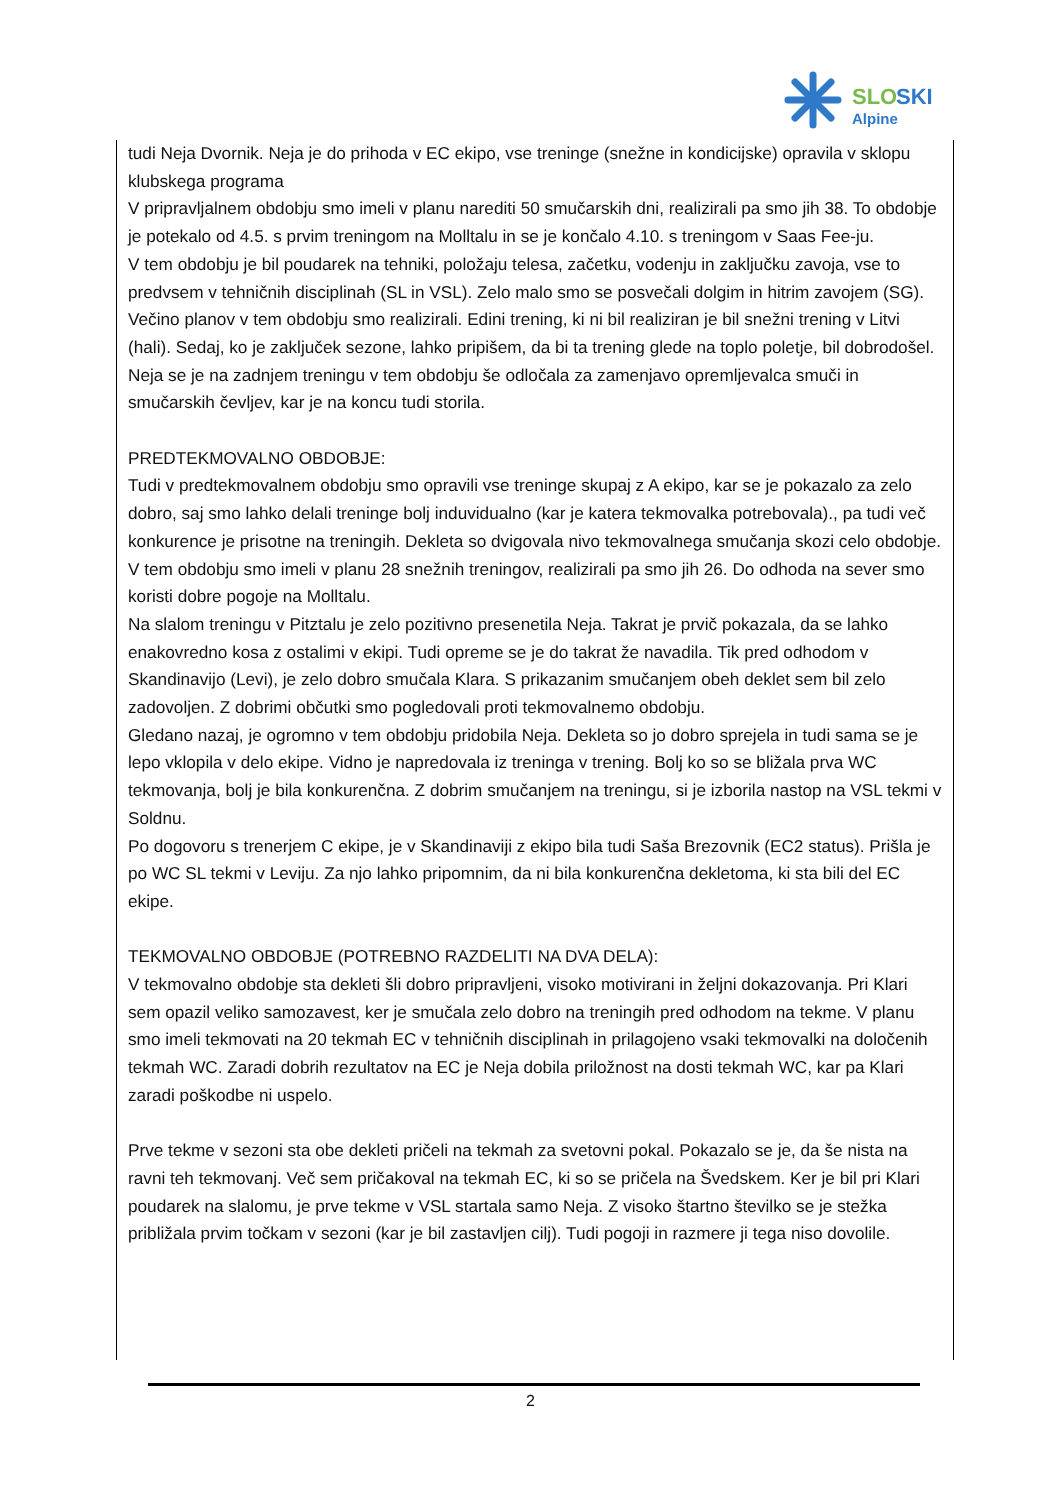SLO
SKI
Alpine
tudi Neja Dvornik. Neja je do prihoda v EC ekipo, vse treninge (snežne in kondicijske) opravila v sklopu klubskega programa
V pripravljalnem obdobju smo imeli v planu narediti 50 smučarskih dni, realizirali pa smo jih 38. To obdobje je potekalo od 4.5. s prvim treningom na Molltalu in se je končalo 4.10. s treningom v Saas Fee-ju.
V tem obdobju je bil poudarek na tehniki, položaju telesa, začetku, vodenju in zaključku zavoja, vse to predvsem v tehničnih disciplinah (SL in VSL). Zelo malo smo se posvečali dolgim in hitrim zavojem (SG). Večino planov v tem obdobju smo realizirali. Edini trening, ki ni bil realiziran je bil snežni trening v Litvi (hali). Sedaj, ko je zaključek sezone, lahko pripišem, da bi ta trening glede na toplo poletje, bil dobrodošel.
Neja se je na zadnjem treningu v tem obdobju še odločala za zamenjavo opremljevalca smuči in smučarskih čevljev, kar je na koncu tudi storila.
PREDTEKMOVALNO OBDOBJE:
Tudi v predtekmovalnem obdobju smo opravili vse treninge skupaj z A ekipo, kar se je pokazalo za zelo dobro, saj smo lahko delali treninge bolj induvidualno (kar je katera tekmovalka potrebovala)., pa tudi več konkurence je prisotne na treningih. Dekleta so dvigovala nivo tekmovalnega smučanja skozi celo obdobje.
V tem obdobju smo imeli v planu 28 snežnih treningov, realizirali pa smo jih 26. Do odhoda na sever smo koristi dobre pogoje na Molltalu.
Na slalom treningu v Pitztalu je zelo pozitivno presenetila Neja. Takrat je prvič pokazala, da se lahko enakovredno kosa z ostalimi v ekipi. Tudi opreme se je do takrat že navadila. Tik pred odhodom v Skandinavijo (Levi), je zelo dobro smučala Klara. S prikazanim smučanjem obeh deklet sem bil zelo zadovoljen. Z dobrimi občutki smo pogledovali proti tekmovalnemo obdobju.
Gledano nazaj, je ogromno v tem obdobju pridobila Neja. Dekleta so jo dobro sprejela in tudi sama se je lepo vklopila v delo ekipe. Vidno je napredovala iz treninga v trening. Bolj ko so se bližala prva WC tekmovanja, bolj je bila konkurenčna. Z dobrim smučanjem na treningu, si je izborila nastop na VSL tekmi v Soldnu.
Po dogovoru s trenerjem C ekipe, je v Skandinaviji z ekipo bila tudi Saša Brezovnik (EC2 status). Prišla je po WC SL tekmi v Leviju. Za njo lahko pripomnim, da ni bila konkurenčna dekletoma, ki sta bili del EC ekipe.
TEKMOVALNO OBDOBJE (POTREBNO RAZDELITI NA DVA DELA):
V tekmovalno obdobje sta dekleti šli dobro pripravljeni, visoko motivirani in željni dokazovanja. Pri Klari sem opazil veliko samozavest, ker je smučala zelo dobro na treningih pred odhodom na tekme. V planu smo imeli tekmovati na 20 tekmah EC v tehničnih disciplinah in prilagojeno vsaki tekmovalki na določenih tekmah WC. Zaradi dobrih rezultatov na EC je Neja dobila priložnost na dosti tekmah WC, kar pa Klari zaradi poškodbe ni uspelo.
Prve tekme v sezoni sta obe dekleti pričeli na tekmah za svetovni pokal. Pokazalo se je, da še nista na ravni teh tekmovanj. Več sem pričakoval na tekmah EC, ki so se pričela na Švedskem. Ker je bil pri Klari poudarek na slalomu, je prve tekme v VSL startala samo Neja. Z visoko štartno številko se je stežka približala prvim točkam v sezoni (kar je bil zastavljen cilj). Tudi pogoji in razmere ji tega niso dovolile.
2